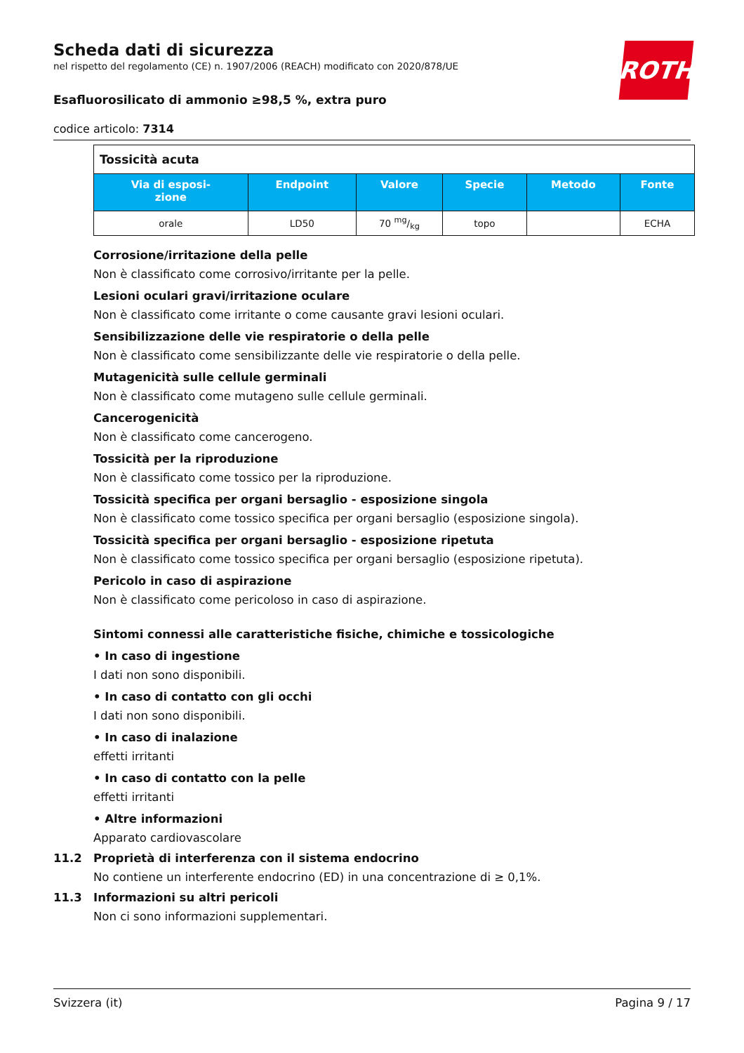ROTH
Scheda dati di sicurezza
nel rispetto del regolamento (CE) n. 1907/2006 (REACH) modificato con 2020/878/UE
Esafluorosilicato di ammonio ≥98,5 %, extra puro
codice articolo: 7314
| Tossicità acuta | | | | | |
| Via di esposi- zione | Endpoint | Valore | Specie | Metodo | Fonte |
| orale | LD50 | 70 mg/kg | topo | | ECHA |
Corrosione/irritazione della pelle
Non è classificato come corrosivo/irritante per la pelle.
Lesioni oculari gravi/irritazione oculare
Non è classificato come irritante o come causante gravi lesioni oculari.
Sensibilizzazione delle vie respiratorie o della pelle
Non è classificato come sensibilizzante delle vie respiratorie o della pelle.
Mutagenicità sulle cellule germinali
Non è classificato come mutageno sulle cellule germinali.
Cancerogenicità
Non è classificato come cancerogeno.
Tossicità per la riproduzione
Non è classificato come tossico per la riproduzione.
Tossicità specifica per organi bersaglio - esposizione singola
Non è classificato come tossico specifica per organi bersaglio (esposizione singola).
Tossicità specifica per organi bersaglio - esposizione ripetuta
Non è classificato come tossico specifica per organi bersaglio (esposizione ripetuta).
Pericolo in caso di aspirazione
Non è classificato come pericoloso in caso di aspirazione.
Sintomi connessi alle caratteristiche fisiche, chimiche e tossicologiche
• In caso di ingestione
I dati non sono disponibili.
• In caso di contatto con gli occhi
I dati non sono disponibili.
• In caso di inalazione
effetti irritanti
• In caso di contatto con la pelle
effetti irritanti
• Altre informazioni
Apparato cardiovascolare
11.2 Proprietà di interferenza con il sistema endocrino
No contiene un interferente endocrino (ED) in una concentrazione di ≥ 0,1%.
11.3 Informazioni su altri pericoli
Non ci sono informazioni supplementari.
Svizzera (it) Pagina 9 / 17